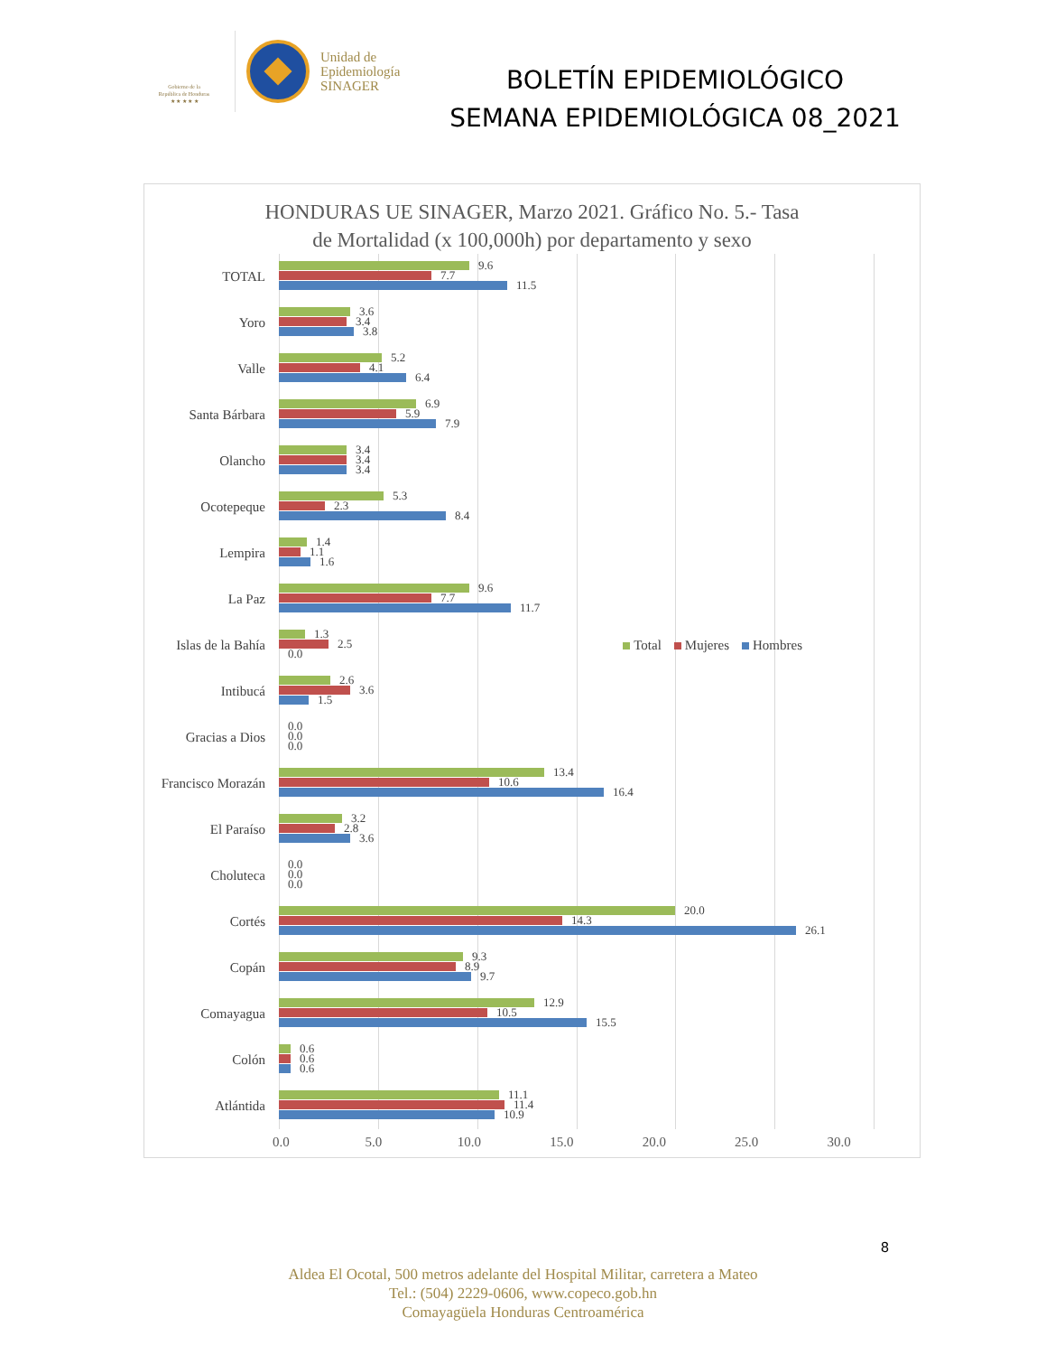Gobierno de la
República de Honduras
★ ★ ★ ★ ★
Unidad de
Epidemiología
SINAGER
BOLETÍN EPIDEMIOLÓGICO
SEMANA EPIDEMIOLÓGICA 08_2021
HONDURAS UE SINAGER, Marzo 2021. Gráfico No. 5.- Tasa
de Mortalidad (x 100,000h) por departamento y sexo
TOTAL
9.6
7.7
11.5
Yoro
3.6
3.4
3.8
Valle
5.2
4.1
6.4
Santa Bárbara
6.9
5.9
7.9
Olancho
3.4
3.4
3.4
Ocotepeque
5.3
2.3
8.4
Lempira
1.4
1.1
1.6
La Paz
9.6
7.7
11.7
Islas de la Bahía
1.3
2.5
0.0
Total Mujeres Hombres
Intibucá
2.6
3.6
1.5
Gracias a Dios
0.0
0.0
0.0
Francisco Morazán
13.4
10.6
16.4
El Paraíso
3.2
2.8
3.6
Choluteca
0.0
0.0
0.0
Cortés
20.0
14.3
26.1
Copán
9.3
8.9
9.7
Comayagua
12.9
10.5
15.5
Colón
0.6
0.6
0.6
Atlántida
11.1
11.4
10.9
0.0 5.0 10.0 15.0 20.0 25.0 30.0
8
Aldea El Ocotal, 500 metros adelante del Hospital Militar, carretera a Mateo
Tel.: (504) 2229-0606, www.copeco.gob.hn
Comayagüela Honduras Centroamérica